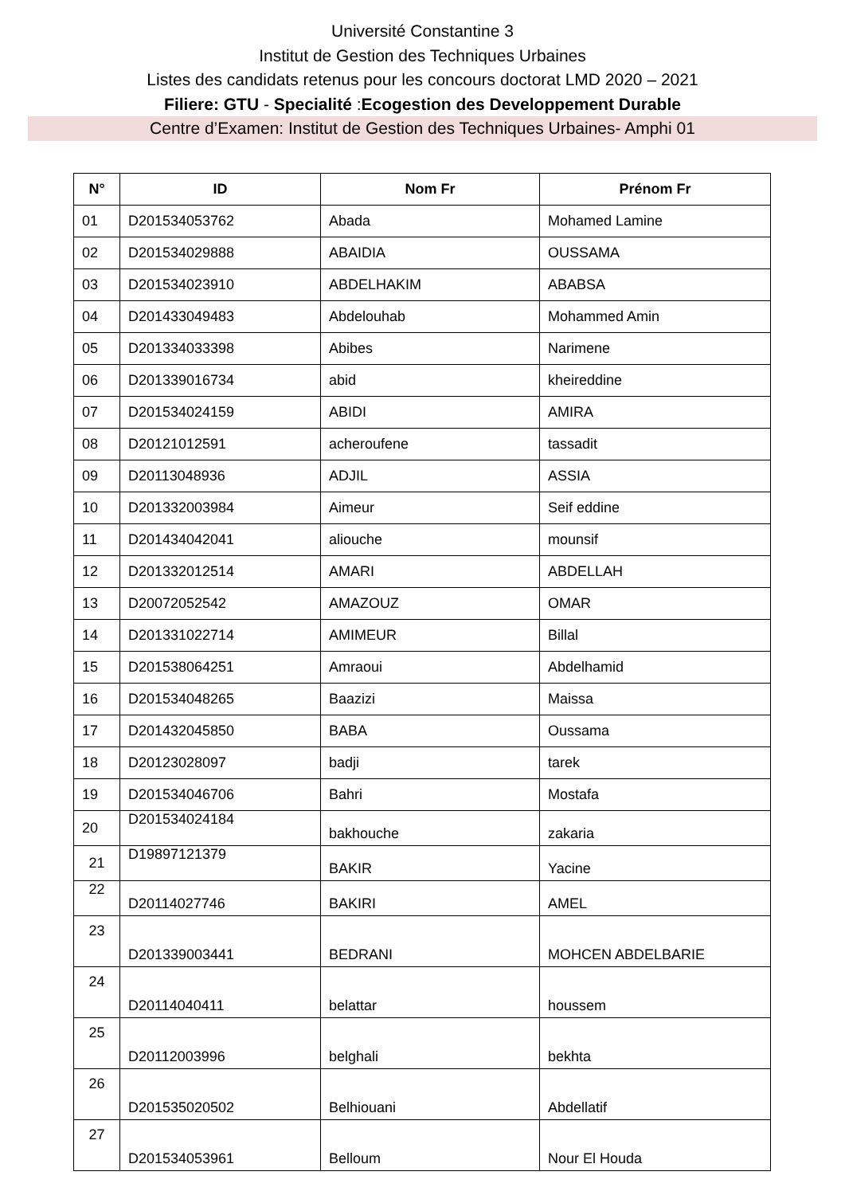Université Constantine 3
Institut de Gestion des Techniques Urbaines
Listes des candidats retenus pour les concours doctorat LMD 2020 – 2021
Filiere: GTU - Specialité :Ecogestion des Developpement Durable
Centre d’Examen: Institut de Gestion des Techniques Urbaines- Amphi 01
| N° | ID | Nom Fr | Prénom Fr |
| --- | --- | --- | --- |
| 01 | D201534053762 | Abada | Mohamed Lamine |
| 02 | D201534029888 | ABAIDIA | OUSSAMA |
| 03 | D201534023910 | ABDELHAKIM | ABABSA |
| 04 | D201433049483 | Abdelouhab | Mohammed Amin |
| 05 | D201334033398 | Abibes | Narimene |
| 06 | D201339016734 | abid | kheireddine |
| 07 | D201534024159 | ABIDI | AMIRA |
| 08 | D20121012591 | acheroufene | tassadit |
| 09 | D20113048936 | ADJIL | ASSIA |
| 10 | D201332003984 | Aimeur | Seif eddine |
| 11 | D201434042041 | aliouche | mounsif |
| 12 | D201332012514 | AMARI | ABDELLAH |
| 13 | D20072052542 | AMAZOUZ | OMAR |
| 14 | D201331022714 | AMIMEUR | Billal |
| 15 | D201538064251 | Amraoui | Abdelhamid |
| 16 | D201534048265 | Baazizi | Maissa |
| 17 | D201432045850 | BABA | Oussama |
| 18 | D20123028097 | badji | tarek |
| 19 | D201534046706 | Bahri | Mostafa |
| 20 | D201534024184 | bakhouche | zakaria |
| 21 | D19897121379 | BAKIR | Yacine |
| 22 | D20114027746 | BAKIRI | AMEL |
| 23 | D201339003441 | BEDRANI | MOHCEN ABDELBARIE |
| 24 | D20114040411 | belattar | houssem |
| 25 | D20112003996 | belghali | bekhta |
| 26 | D201535020502 | Belhiouani | Abdellatif |
| 27 | D201534053961 | Belloum | Nour El Houda |